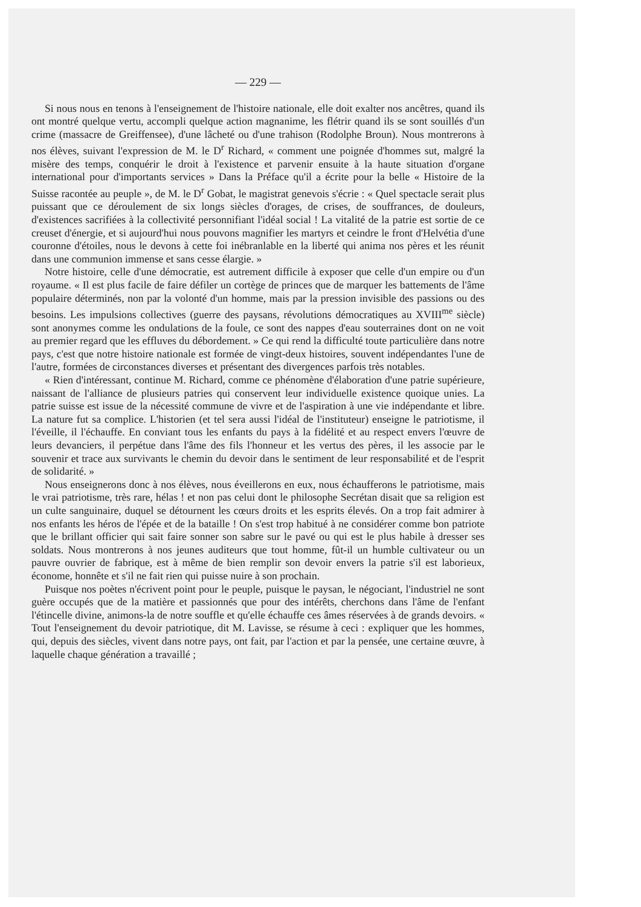— 229 —
Si nous nous en tenons à l'enseignement de l'histoire nationale, elle doit exalter nos ancêtres, quand ils ont montré quelque vertu, accompli quelque action magnanime, les flétrir quand ils se sont souillés d'un crime (massacre de Greiffensee), d'une lâcheté ou d'une trahison (Rodolphe Broun). Nous montrerons à nos élèves, suivant l'expression de M. le D<sup>r</sup> Richard, « comment une poignée d'hommes sut, malgré la misère des temps, conquérir le droit à l'existence et parvenir ensuite à la haute situation d'organe international pour d'importants services » Dans la Préface qu'il a écrite pour la belle « Histoire de la Suisse racontée au peuple », de M. le D<sup>r</sup> Gobat, le magistrat genevois s'écrie : « Quel spectacle serait plus puissant que ce déroulement de six longs siècles d'orages, de crises, de souffrances, de douleurs, d'existences sacrifiées à la collectivité personnifiant l'idéal social ! La vitalité de la patrie est sortie de ce creuset d'énergie, et si aujourd'hui nous pouvons magnifier les martyrs et ceindre le front d'Helvétia d'une couronne d'étoiles, nous le devons à cette foi inébranlable en la liberté qui anima nos pères et les réunit dans une communion immense et sans cesse élargie. »
Notre histoire, celle d'une démocratie, est autrement difficile à exposer que celle d'un empire ou d'un royaume. « Il est plus facile de faire défiler un cortège de princes que de marquer les battements de l'âme populaire déterminés, non par la volonté d'un homme, mais par la pression invisible des passions ou des besoins. Les impulsions collectives (guerre des paysans, révolutions démocratiques au XVIII<sup>me</sup> siècle) sont anonymes comme les ondulations de la foule, ce sont des nappes d'eau souterraines dont on ne voit au premier regard que les effluves du débordement. » Ce qui rend la difficulté toute particulière dans notre pays, c'est que notre histoire nationale est formée de vingt-deux histoires, souvent indépendantes l'une de l'autre, formées de circonstances diverses et présentant des divergences parfois très notables.
« Rien d'intéressant, continue M. Richard, comme ce phénomène d'élaboration d'une patrie supérieure, naissant de l'alliance de plusieurs patries qui conservent leur individuelle existence quoique unies. La patrie suisse est issue de la nécessité commune de vivre et de l'aspiration à une vie indépendante et libre. La nature fut sa complice. L'historien (et tel sera aussi l'idéal de l'instituteur) enseigne le patriotisme, il l'éveille, il l'échauffe. En conviant tous les enfants du pays à la fidélité et au respect envers l'œuvre de leurs devanciers, il perpétue dans l'âme des fils l'honneur et les vertus des pères, il les associe par le souvenir et trace aux survivants le chemin du devoir dans le sentiment de leur responsabilité et de l'esprit de solidarité. »
Nous enseignerons donc à nos élèves, nous éveillerons en eux, nous échaufferons le patriotisme, mais le vrai patriotisme, très rare, hélas ! et non pas celui dont le philosophe Secrétan disait que sa religion est un culte sanguinaire, duquel se détournent les cœurs droits et les esprits élevés. On a trop fait admirer à nos enfants les héros de l'épée et de la bataille ! On s'est trop habitué à ne considérer comme bon patriote que le brillant officier qui sait faire sonner son sabre sur le pavé ou qui est le plus habile à dresser ses soldats. Nous montrerons à nos jeunes auditeurs que tout homme, fût-il un humble cultivateur ou un pauvre ouvrier de fabrique, est à même de bien remplir son devoir envers la patrie s'il est laborieux, économe, honnête et s'il ne fait rien qui puisse nuire à son prochain.
Puisque nos poètes n'écrivent point pour le peuple, puisque le paysan, le négociant, l'industriel ne sont guère occupés que de la matière et passionnés que pour des intérêts, cherchons dans l'âme de l'enfant l'étincelle divine, animons-la de notre souffle et qu'elle échauffe ces âmes réservées à de grands devoirs. « Tout l'enseignement du devoir patriotique, dit M. Lavisse, se résume à ceci : expliquer que les hommes, qui, depuis des siècles, vivent dans notre pays, ont fait, par l'action et par la pensée, une certaine œuvre, à laquelle chaque génération a travaillé ;